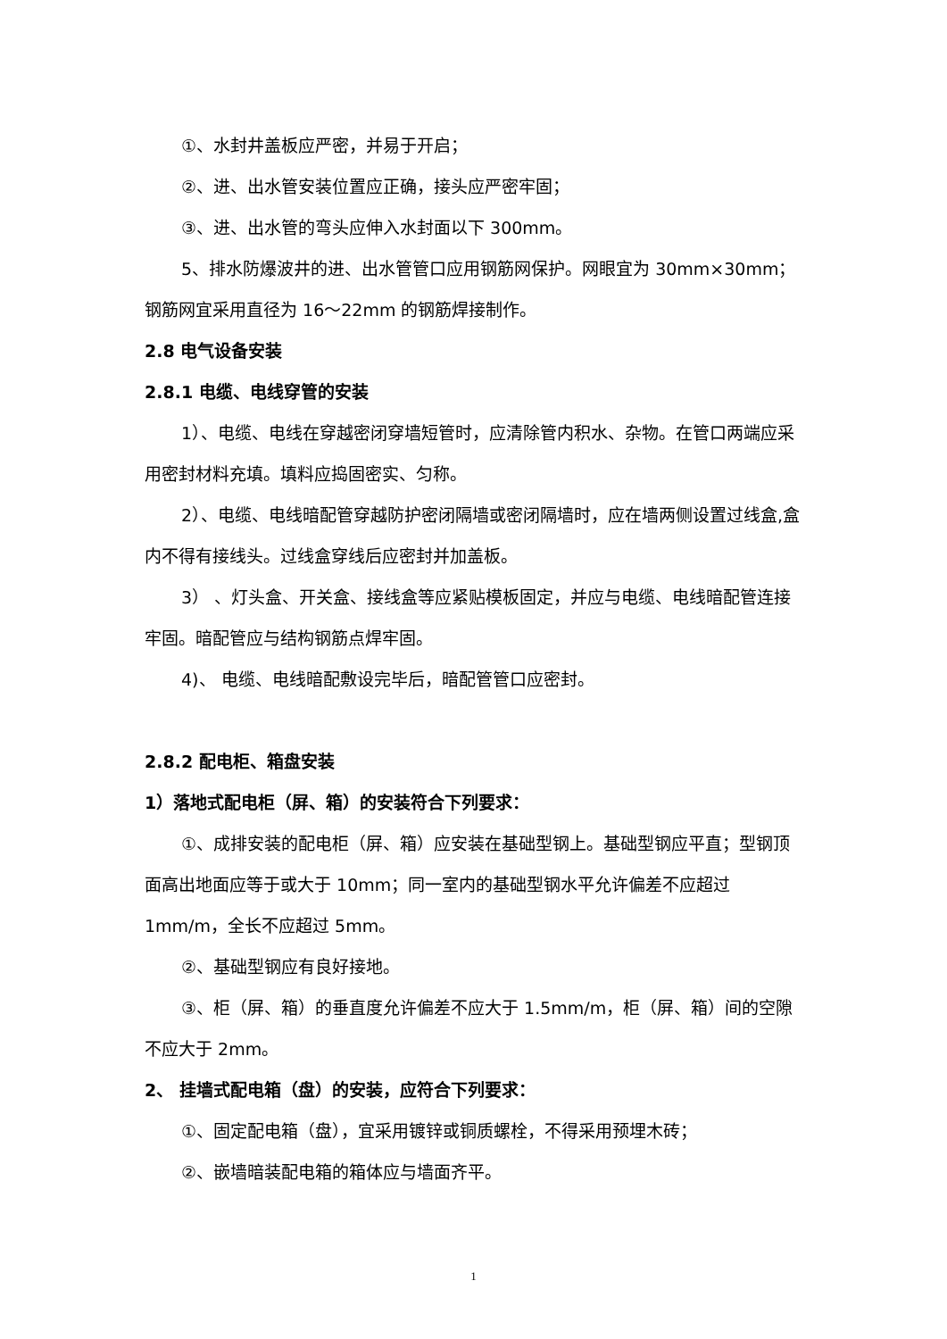①、水封井盖板应严密，并易于开启；
②、进、出水管安装位置应正确，接头应严密牢固；
③、进、出水管的弯头应伸入水封面以下 300mm。
5、排水防爆波井的进、出水管管口应用钢筋网保护。网眼宜为 30mm×30mm；钢筋网宜采用直径为 16～22mm 的钢筋焊接制作。
2.8 电气设备安装
2.8.1 电缆、电线穿管的安装
1）、电缆、电线在穿越密闭穿墙短管时，应清除管内积水、杂物。在管口两端应采用密封材料充填。填料应捣固密实、匀称。
2）、电缆、电线暗配管穿越防护密闭隔墙或密闭隔墙时，应在墙两侧设置过线盒,盒内不得有接线头。过线盒穿线后应密封并加盖板。
3） 、灯头盒、开关盒、接线盒等应紧贴模板固定，并应与电缆、电线暗配管连接牢固。暗配管应与结构钢筋点焊牢固。
4)、 电缆、电线暗配敷设完毕后，暗配管管口应密封。
2.8.2 配电柜、箱盘安装
1）落地式配电柜（屏、箱）的安装符合下列要求：
①、成排安装的配电柜（屏、箱）应安装在基础型钢上。基础型钢应平直；型钢顶面高出地面应等于或大于 10mm；同一室内的基础型钢水平允许偏差不应超过 1mm/m，全长不应超过 5mm。
②、基础型钢应有良好接地。
③、柜（屏、箱）的垂直度允许偏差不应大于 1.5mm/m，柜（屏、箱）间的空隙不应大于 2mm。
2、 挂墙式配电箱（盘）的安装，应符合下列要求：
①、固定配电箱（盘），宜采用镀锌或铜质螺栓，不得采用预埋木砖；
②、嵌墙暗装配电箱的箱体应与墙面齐平。
1